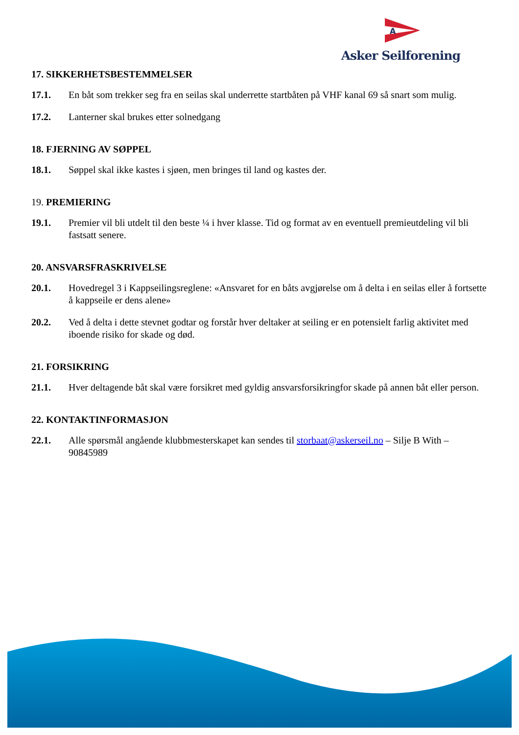A
Asker Seilforening
17. SIKKERHETSBESTEMMELSER
17.1. En båt som trekker seg fra en seilas skal underrette startbåten på VHF kanal 69 så snart som mulig.
17.2. Lanterner skal brukes etter solnedgang
18. FJERNING AV SØPPEL
18.1. Søppel skal ikke kastes i sjøen, men bringes til land og kastes der.
19. PREMIERING
19.1. Premier vil bli utdelt til den beste ¼ i hver klasse. Tid og format av en eventuell premieutdeling vil bli fastsatt senere.
20. ANSVARSFRASKRIVELSE
20.1. Hovedregel 3 i Kappseilingsreglene: «Ansvaret for en båts avgjørelse om å delta i en seilas eller å fortsette å kappseile er dens alene»
20.2. Ved å delta i dette stevnet godtar og forstår hver deltaker at seiling er en potensielt farlig aktivitet med iboende risiko for skade og død.
21. FORSIKRING
21.1. Hver deltagende båt skal være forsikret med gyldig ansvarsforsikringfor skade på annen båt eller person.
22. KONTAKTINFORMASJON
22.1. Alle spørsmål angående klubbmesterskapet kan sendes til storbaat@askerseil.no – Silje B With – 90845989